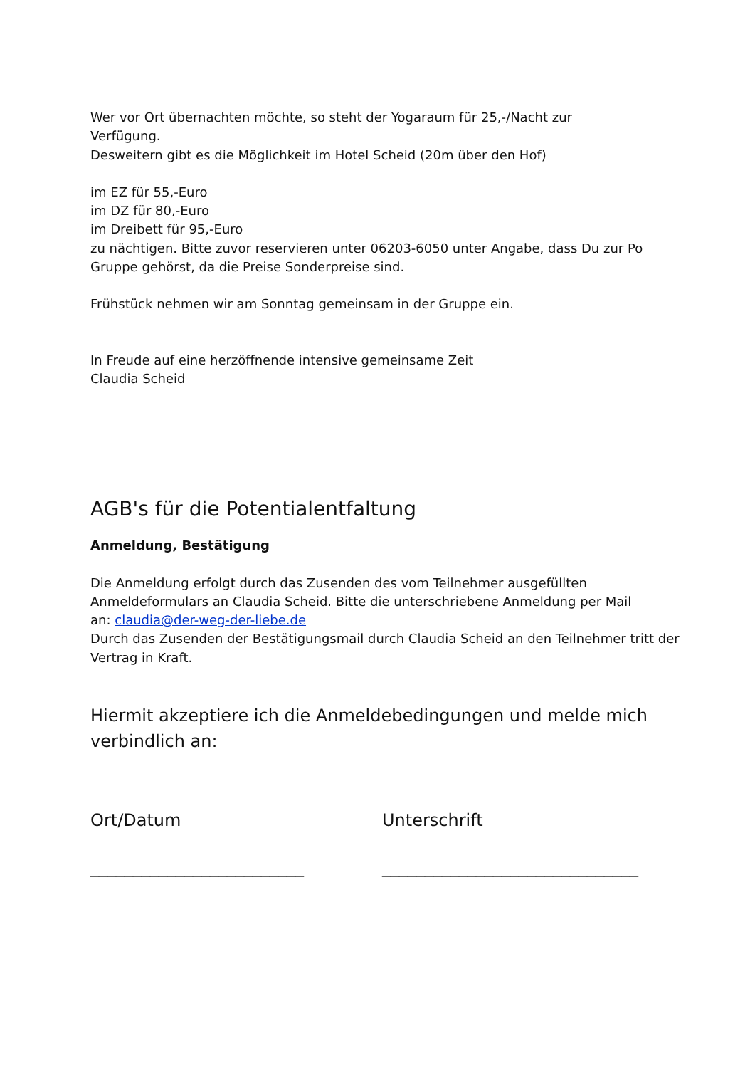Wer vor Ort übernachten möchte, so steht der Yogaraum für 25,-/Nacht zur
Verfügung.
Desweitern gibt es die Möglichkeit im Hotel Scheid (20m über den Hof)
im EZ für 55,-Euro
im DZ für 80,-Euro
im Dreibett für 95,-Euro
zu nächtigen. Bitte zuvor reservieren unter 06203-6050 unter Angabe, dass Du zur Po
Gruppe gehörst, da die Preise Sonderpreise sind.
Frühstück nehmen wir am Sonntag gemeinsam in der Gruppe ein.
In Freude auf eine herzöffnende intensive gemeinsame Zeit
Claudia Scheid
AGB's für die Potentialentfaltung
Anmeldung, Bestätigung
Die Anmeldung erfolgt durch das Zusenden des vom Teilnehmer ausgefüllten
Anmeldeformulars an Claudia Scheid. Bitte die unterschriebene Anmeldung per Mail
an: claudia@der-weg-der-liebe.de
Durch das Zusenden der Bestätigungsmail durch Claudia Scheid an den Teilnehmer tritt der
Vertrag in Kraft.
Hiermit akzeptiere ich die Anmeldebedingungen und melde mich verbindlich an:
Ort/Datum Unterschrift
_________________________ ______________________________